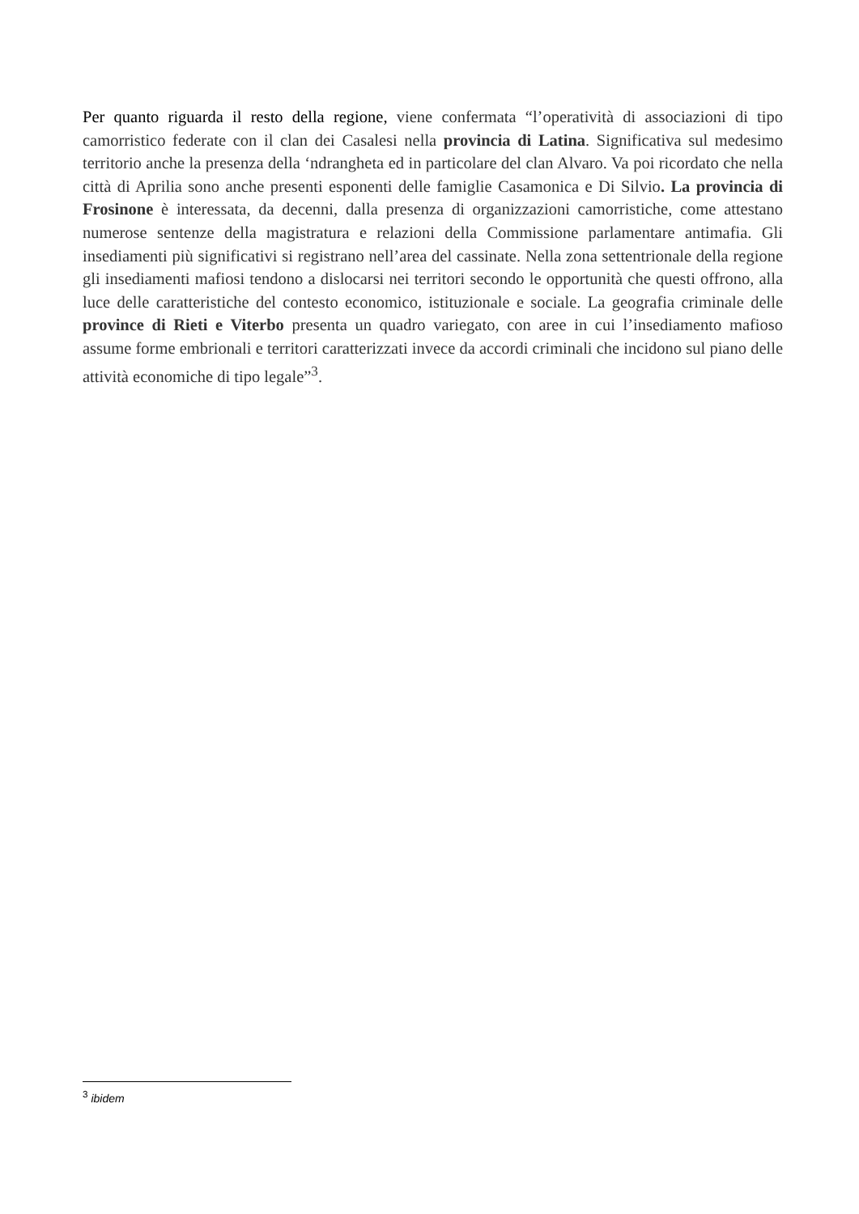Per quanto riguarda il resto della regione, viene confermata “l’operatività di associazioni di tipo camorristico federate con il clan dei Casalesi nella provincia di Latina. Significativa sul medesimo territorio anche la presenza della ‘ndrangheta ed in particolare del clan Alvaro. Va poi ricordato che nella città di Aprilia sono anche presenti esponenti delle famiglie Casamonica e Di Silvio. La provincia di Frosinone è interessata, da decenni, dalla presenza di organizzazioni camorristiche, come attestano numerose sentenze della magistratura e relazioni della Commissione parlamentare antimafia. Gli insediamenti più significativi si registrano nell’area del cassinate. Nella zona settentrionale della regione gli insediamenti mafiosi tendono a dislocarsi nei territori secondo le opportunità che questi offrono, alla luce delle caratteristiche del contesto economico, istituzionale e sociale. La geografia criminale delle province di Rieti e Viterbo presenta un quadro variegato, con aree in cui l’insediamento mafioso assume forme embrionali e territori caratterizzati invece da accordi criminali che incidono sul piano delle attività economiche di tipo legale”<sup>3</sup>.
<sup>3</sup> ibidem